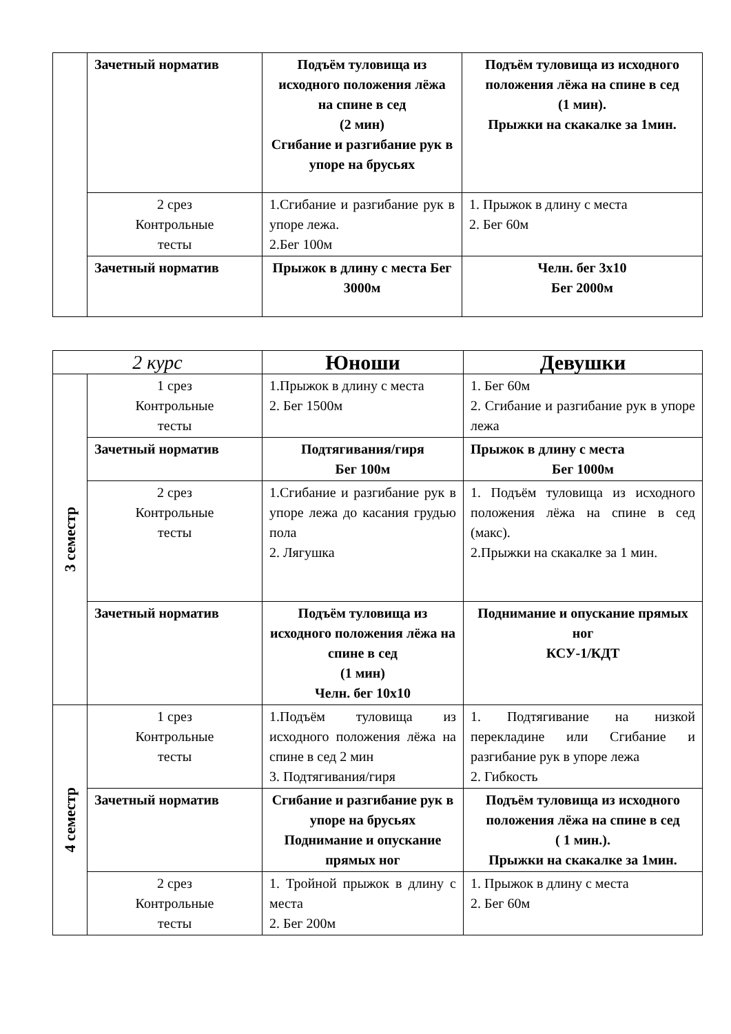| | Зачетный норматив | Подъём туловища из исходного положения лёжа на спине в сед (2 мин) Сгибание и разгибание рук в упоре на брусьях | Подъём туловища из исходного положения лёжа на спине в сед (1 мин). Прыжки на скакалке за 1мин. |
| | 2 срез Контрольные тесты | 1.Сгибание и разгибание рук в упоре лежа. 2.Бег 100м | 1. Прыжок в длину с места 2. Бег 60м |
| | Зачетный норматив | Прыжок в длину с места Бег 3000м | Челн. бег 3х10 Бег 2000м |
| 2 курс | | Юноши | Девушки |
| --- | --- | --- | --- |
| 3 семестр | 1 срез Контрольные тесты | 1.Прыжок в длину с места 2. Бег 1500м | 1. Бег 60м 2. Сгибание и разгибание рук в упоре лежа |
| | Зачетный норматив | Подтягивания/гиря Бег 100м | Прыжок в длину с места Бег 1000м |
| | 2 срез Контрольные тесты | 1.Сгибание и разгибание рук в упоре лежа до касания грудью пола 2. Лягушка | 1. Подъём туловища из исходного положения лёжа на спине в сед (макс). 2.Прыжки на скакалке за 1 мин. |
| | Зачетный норматив | Подъём туловища из исходного положения лёжа на спине в сед (1 мин) Челн. бег 10х10 | Поднимание и опускание прямых ног КСУ-1/КДТ |
| 4 семестр | 1 срез Контрольные тесты | 1.Подъём туловища из исходного положения лёжа на спине в сед 2 мин 3. Подтягивания/гиря | 1. Подтягивание на низкой перекладине или Сгибание и разгибание рук в упоре лежа 2. Гибкость |
| | Зачетный норматив | Сгибание и разгибание рук в упоре на брусьях Поднимание и опускание прямых ног | Подъём туловища из исходного положения лёжа на спине в сед ( 1 мин.). Прыжки на скакалке за 1мин. |
| | 2 срез Контрольные тесты | 1. Тройной прыжок в длину с места 2. Бег 200м | 1. Прыжок в длину с места 2. Бег 60м |